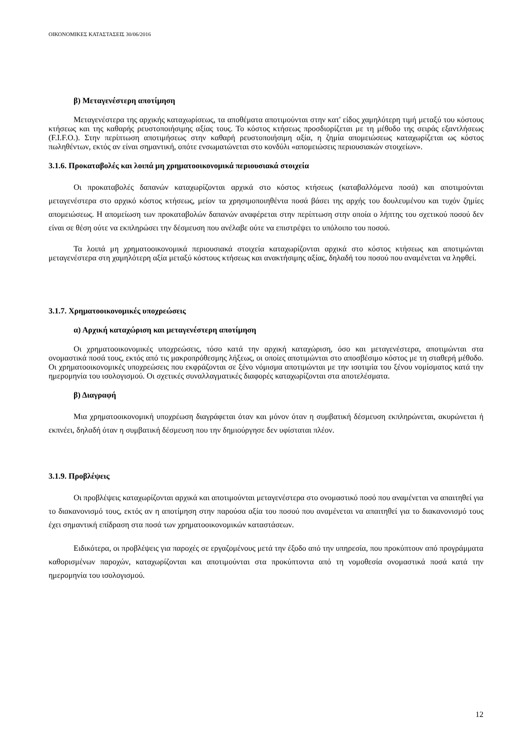ΟΙΚΟΝΟΜΙΚΕΣ ΚΑΤΑΣΤΑΣΕΙΣ 30/06/2016
β) Μεταγενέστερη αποτίμηση
Μεταγενέστερα της αρχικής καταχωρίσεως, τα αποθέματα αποτιμούνται στην κατ' είδος χαμηλότερη τιμή μεταξύ του κόστους κτήσεως και της καθαρής ρευστοποιήσιμης αξίας τους. Το κόστος κτήσεως προσδιορίζεται με τη μέθοδο της σειράς εξαντλήσεως (F.I.F.O.). Στην περίπτωση αποτιμήσεως στην καθαρή ρευστοποιήσιμη αξία, η ζημία απομειώσεως καταχωρίζεται ως κόστος πωληθέντων, εκτός αν είναι σημαντική, οπότε ενσωματώνεται στο κονδύλι «απομειώσεις περιουσιακών στοιχείων».
3.1.6. Προκαταβολές και λοιπά μη χρηματοοικονομικά περιουσιακά στοιχεία
Οι προκαταβολές δαπανών καταχωρίζονται αρχικά στο κόστος κτήσεως (καταβαλλόμενα ποσά) και αποτιμούνται μεταγενέστερα στο αρχικό κόστος κτήσεως, μείον τα χρησιμοποιηθέντα ποσά βάσει της αρχής του δουλευμένου και τυχόν ζημίες απομειώσεως. Η απομείωση των προκαταβολών δαπανών αναφέρεται στην περίπτωση στην οποία ο λήπτης του σχετικού ποσού δεν είναι σε θέση ούτε να εκπληρώσει την δέσμευση που ανέλαβε ούτε να επιστρέψει το υπόλοιπο του ποσού.
Τα λοιπά μη χρηματοοικονομικά περιουσιακά στοιχεία καταχωρίζονται αρχικά στο κόστος κτήσεως και αποτιμώνται μεταγενέστερα στη χαμηλότερη αξία μεταξύ κόστους κτήσεως και ανακτήσιμης αξίας, δηλαδή του ποσού που αναμένεται να ληφθεί.
3.1.7. Χρηματοοικονομικές υποχρεώσεις
α) Αρχική καταχώριση και μεταγενέστερη αποτίμηση
Οι χρηματοοικονομικές υποχρεώσεις, τόσο κατά την αρχική καταχώριση, όσο και μεταγενέστερα, αποτιμώνται στα ονομαστικά ποσά τους, εκτός από τις μακροπρόθεσμης λήξεως, οι οποίες αποτιμώνται στο αποσβέσιμο κόστος με τη σταθερή μέθοδο. Οι χρηματοοικονομικές υποχρεώσεις που εκφράζονται σε ξένο νόμισμα αποτιμώνται με την ισοτιμία του ξένου νομίσματος κατά την ημερομηνία του ισολογισμού. Οι σχετικές συναλλαγματικές διαφορές καταχωρίζονται στα αποτελέσματα.
β) Διαγραφή
Μια χρηματοοικονομική υποχρέωση διαγράφεται όταν και μόνον όταν η συμβατική δέσμευση εκπληρώνεται, ακυρώνεται ή εκπνέει, δηλαδή όταν η συμβατική δέσμευση που την δημιούργησε δεν υφίσταται πλέον.
3.1.9. Προβλέψεις
Οι προβλέψεις καταχωρίζονται αρχικά και αποτιμούνται μεταγενέστερα στο ονομαστικό ποσό που αναμένεται να απαιτηθεί για το διακανονισμό τους, εκτός αν η αποτίμηση στην παρούσα αξία του ποσού που αναμένεται να απαιτηθεί για το διακανονισμό τους έχει σημαντική επίδραση στα ποσά των χρηματοοικονομικών καταστάσεων.
Ειδικότερα, οι προβλέψεις για παροχές σε εργαζομένους μετά την έξοδο από την υπηρεσία, που προκύπτουν από προγράμματα καθορισμένων παροχών, καταχωρίζονται και αποτιμούνται στα προκύπτοντα από τη νομοθεσία ονομαστικά ποσά κατά την ημερομηνία του ισολογισμού.
12